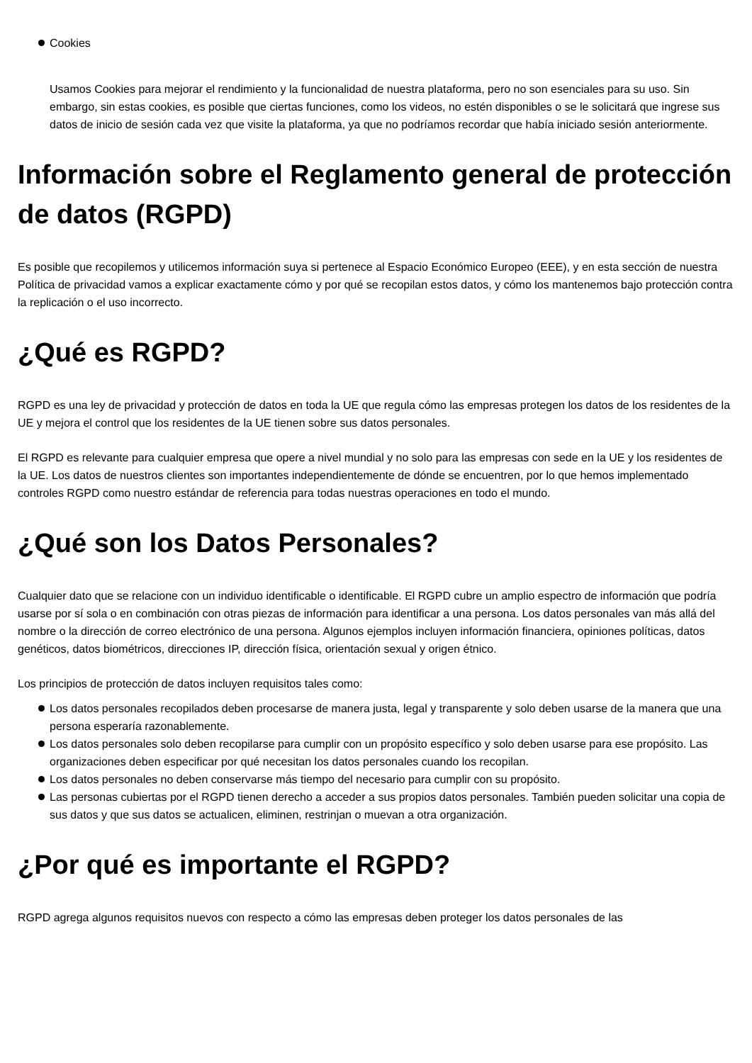Cookies
Usamos Cookies para mejorar el rendimiento y la funcionalidad de nuestra plataforma, pero no son esenciales para su uso. Sin embargo, sin estas cookies, es posible que ciertas funciones, como los videos, no estén disponibles o se le solicitará que ingrese sus datos de inicio de sesión cada vez que visite la plataforma, ya que no podríamos recordar que había iniciado sesión anteriormente.
Información sobre el Reglamento general de protección de datos (RGPD)
Es posible que recopilemos y utilicemos información suya si pertenece al Espacio Económico Europeo (EEE), y en esta sección de nuestra Política de privacidad vamos a explicar exactamente cómo y por qué se recopilan estos datos, y cómo los mantenemos bajo protección contra la replicación o el uso incorrecto.
¿Qué es RGPD?
RGPD es una ley de privacidad y protección de datos en toda la UE que regula cómo las empresas protegen los datos de los residentes de la UE y mejora el control que los residentes de la UE tienen sobre sus datos personales.
El RGPD es relevante para cualquier empresa que opere a nivel mundial y no solo para las empresas con sede en la UE y los residentes de la UE. Los datos de nuestros clientes son importantes independientemente de dónde se encuentren, por lo que hemos implementado controles RGPD como nuestro estándar de referencia para todas nuestras operaciones en todo el mundo.
¿Qué son los Datos Personales?
Cualquier dato que se relacione con un individuo identificable o identificable. El RGPD cubre un amplio espectro de información que podría usarse por sí sola o en combinación con otras piezas de información para identificar a una persona. Los datos personales van más allá del nombre o la dirección de correo electrónico de una persona. Algunos ejemplos incluyen información financiera, opiniones políticas, datos genéticos, datos biométricos, direcciones IP, dirección física, orientación sexual y origen étnico.
Los principios de protección de datos incluyen requisitos tales como:
Los datos personales recopilados deben procesarse de manera justa, legal y transparente y solo deben usarse de la manera que una persona esperaría razonablemente.
Los datos personales solo deben recopilarse para cumplir con un propósito específico y solo deben usarse para ese propósito. Las organizaciones deben especificar por qué necesitan los datos personales cuando los recopilan.
Los datos personales no deben conservarse más tiempo del necesario para cumplir con su propósito.
Las personas cubiertas por el RGPD tienen derecho a acceder a sus propios datos personales. También pueden solicitar una copia de sus datos y que sus datos se actualicen, eliminen, restrinjan o muevan a otra organización.
¿Por qué es importante el RGPD?
RGPD agrega algunos requisitos nuevos con respecto a cómo las empresas deben proteger los datos personales de las